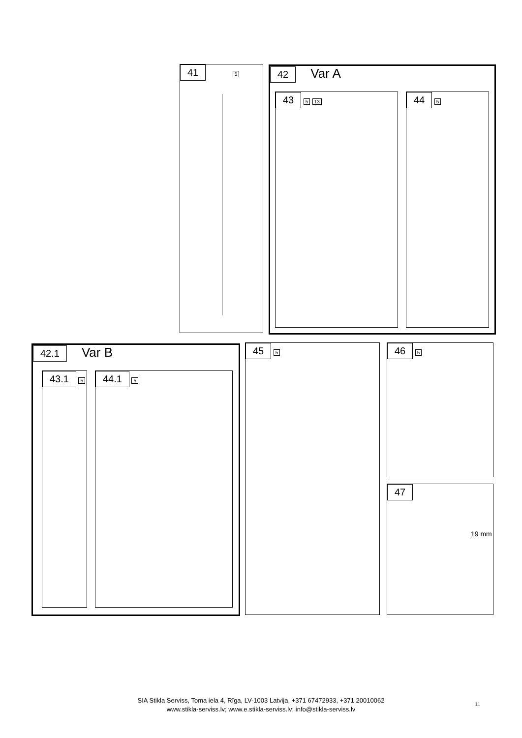41 5
42 Var A
43 5 13 44 5
42.1 Var B
43.1 5 44.1 5
45 5 46 5
47
19 mm
SIA Stikla Serviss, Toma iela 4, Rīga, LV-1003 Latvija, +371 67472933, +371 20010062
www.stikla-serviss.lv; www.e.stikla-serviss.lv; info@stikla-serviss.lv
11